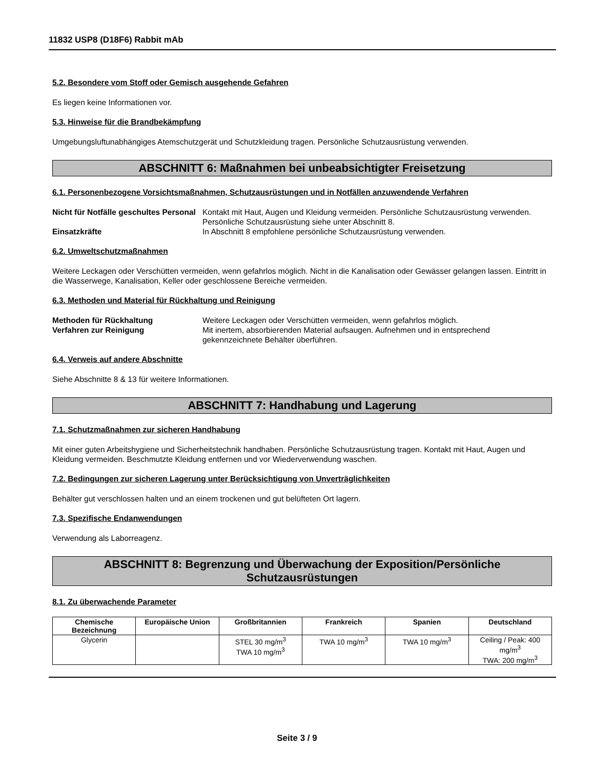11832 USP8 (D18F6) Rabbit mAb
5.2. Besondere vom Stoff oder Gemisch ausgehende Gefahren
Es liegen keine Informationen vor.
5.3. Hinweise für die Brandbekämpfung
Umgebungsluftunabhängiges Atemschutzgerät und Schutzkleidung tragen. Persönliche Schutzausrüstung verwenden.
ABSCHNITT 6: Maßnahmen bei unbeabsichtigter Freisetzung
6.1. Personenbezogene Vorsichtsmaßnahmen, Schutzausrüstungen und in Notfällen anzuwendende Verfahren
Nicht für Notfälle geschultes Personal
Kontakt mit Haut, Augen und Kleidung vermeiden. Persönliche Schutzausrüstung verwenden. Persönliche Schutzausrüstung siehe unter Abschnitt 8.
Einsatzkräfte In Abschnitt 8 empfohlene persönliche Schutzausrüstung verwenden.
6.2. Umweltschutzmaßnahmen
Weitere Leckagen oder Verschütten vermeiden, wenn gefahrlos möglich. Nicht in die Kanalisation oder Gewässer gelangen lassen. Eintritt in die Wasserwege, Kanalisation, Keller oder geschlossene Bereiche vermeiden.
6.3. Methoden und Material für Rückhaltung und Reinigung
Methoden für Rückhaltung Weitere Leckagen oder Verschütten vermeiden, wenn gefahrlos möglich.
Verfahren zur Reinigung Mit inertem, absorbierenden Material aufsaugen. Aufnehmen und in entsprechend gekennzeichnete Behälter überführen.
6.4. Verweis auf andere Abschnitte
Siehe Abschnitte 8 & 13 für weitere Informationen.
ABSCHNITT 7: Handhabung und Lagerung
7.1. Schutzmaßnahmen zur sicheren Handhabung
Mit einer guten Arbeitshygiene und Sicherheitstechnik handhaben. Persönliche Schutzausrüstung tragen. Kontakt mit Haut, Augen und Kleidung vermeiden. Beschmutzte Kleidung entfernen und vor Wiederverwendung waschen.
7.2. Bedingungen zur sicheren Lagerung unter Berücksichtigung von Unverträglichkeiten
Behälter gut verschlossen halten und an einem trockenen und gut belüfteten Ort lagern.
7.3. Spezifische Endanwendungen
Verwendung als Laborreagenz.
ABSCHNITT 8: Begrenzung und Überwachung der Exposition/Persönliche Schutzausrüstungen
8.1. Zu überwachende Parameter
| Chemische Bezeichnung | Europäische Union | Großbritannien | Frankreich | Spanien | Deutschland |
| --- | --- | --- | --- | --- | --- |
| Glycerin | | STEL 30 mg/m<sup>3</sup> TWA 10 mg/m<sup>3</sup> | TWA 10 mg/m<sup>3</sup> | TWA 10 mg/m<sup>3</sup> | Ceiling / Peak: 400 mg/m<sup>3</sup> TWA: 200 mg/m<sup>3</sup> |
Seite 3 / 9